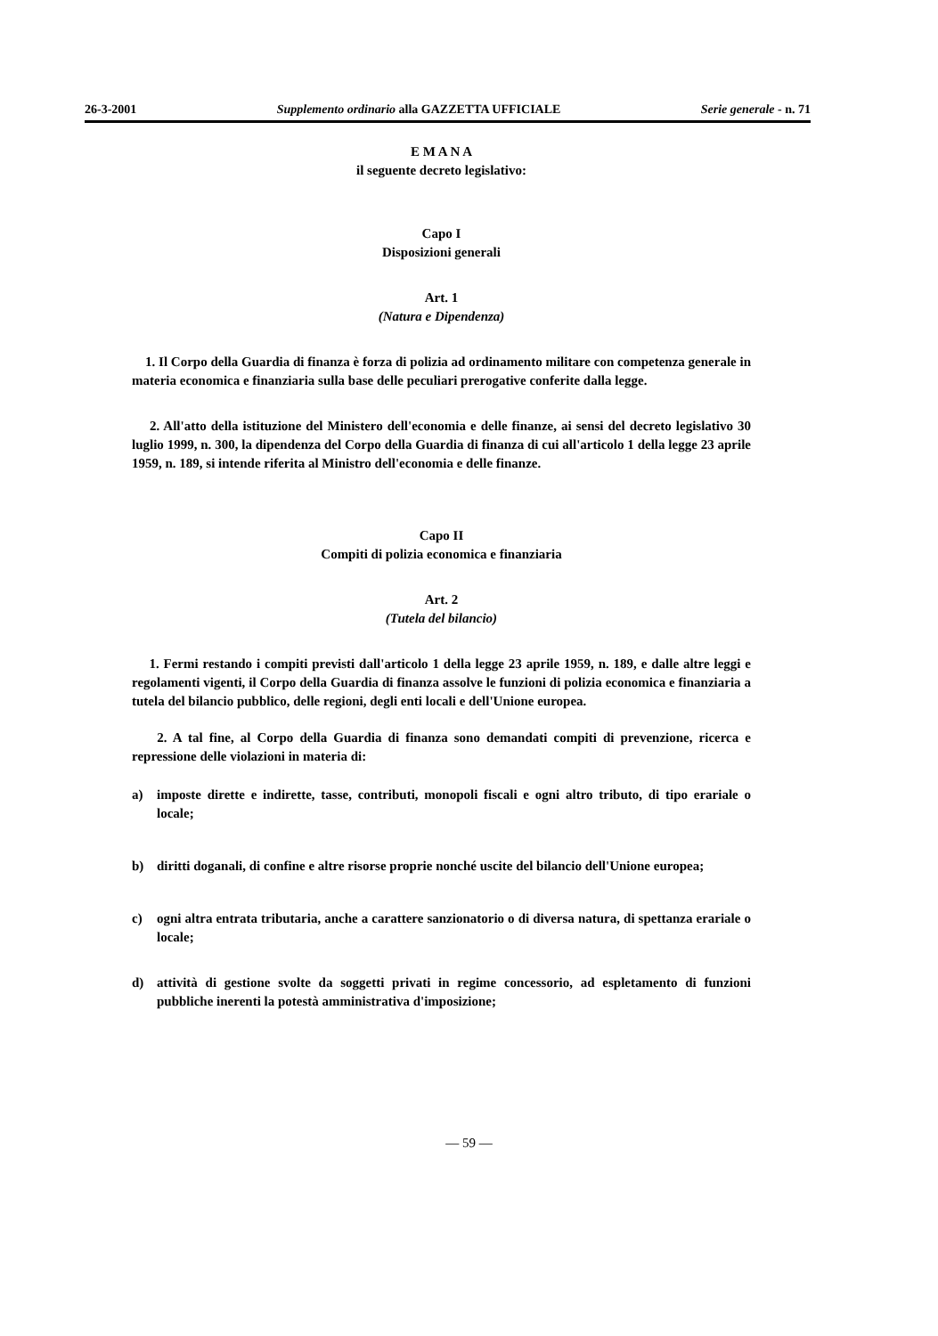26-3-2001 Supplemento ordinario alla GAZZETTA UFFICIALE Serie generale - n. 71
E M A N A
il seguente decreto legislativo:
Capo I
Disposizioni generali
Art. 1
(Natura e Dipendenza)
1. Il Corpo della Guardia di finanza è forza di polizia ad ordinamento militare con competenza generale in materia economica e finanziaria sulla base delle peculiari prerogative conferite dalla legge.
2. All'atto della istituzione del Ministero dell'economia e delle finanze, ai sensi del decreto legislativo 30 luglio 1999, n. 300, la dipendenza del Corpo della Guardia di finanza di cui all'articolo 1 della legge 23 aprile 1959, n. 189, si intende riferita al Ministro dell'economia e delle finanze.
Capo II
Compiti di polizia economica e finanziaria
Art. 2
(Tutela del bilancio)
1. Fermi restando i compiti previsti dall'articolo 1 della legge 23 aprile 1959, n. 189, e dalle altre leggi e regolamenti vigenti, il Corpo della Guardia di finanza assolve le funzioni di polizia economica e finanziaria a tutela del bilancio pubblico, delle regioni, degli enti locali e dell'Unione europea.
2. A tal fine, al Corpo della Guardia di finanza sono demandati compiti di prevenzione, ricerca e repressione delle violazioni in materia di:
a) imposte dirette e indirette, tasse, contributi, monopoli fiscali e ogni altro tributo, di tipo erariale o locale;
b) diritti doganali, di confine e altre risorse proprie nonché uscite del bilancio dell'Unione europea;
c) ogni altra entrata tributaria, anche a carattere sanzionatorio o di diversa natura, di spettanza erariale o locale;
d) attività di gestione svolte da soggetti privati in regime concessorio, ad espletamento di funzioni pubbliche inerenti la potestà amministrativa d'imposizione;
— 59 —